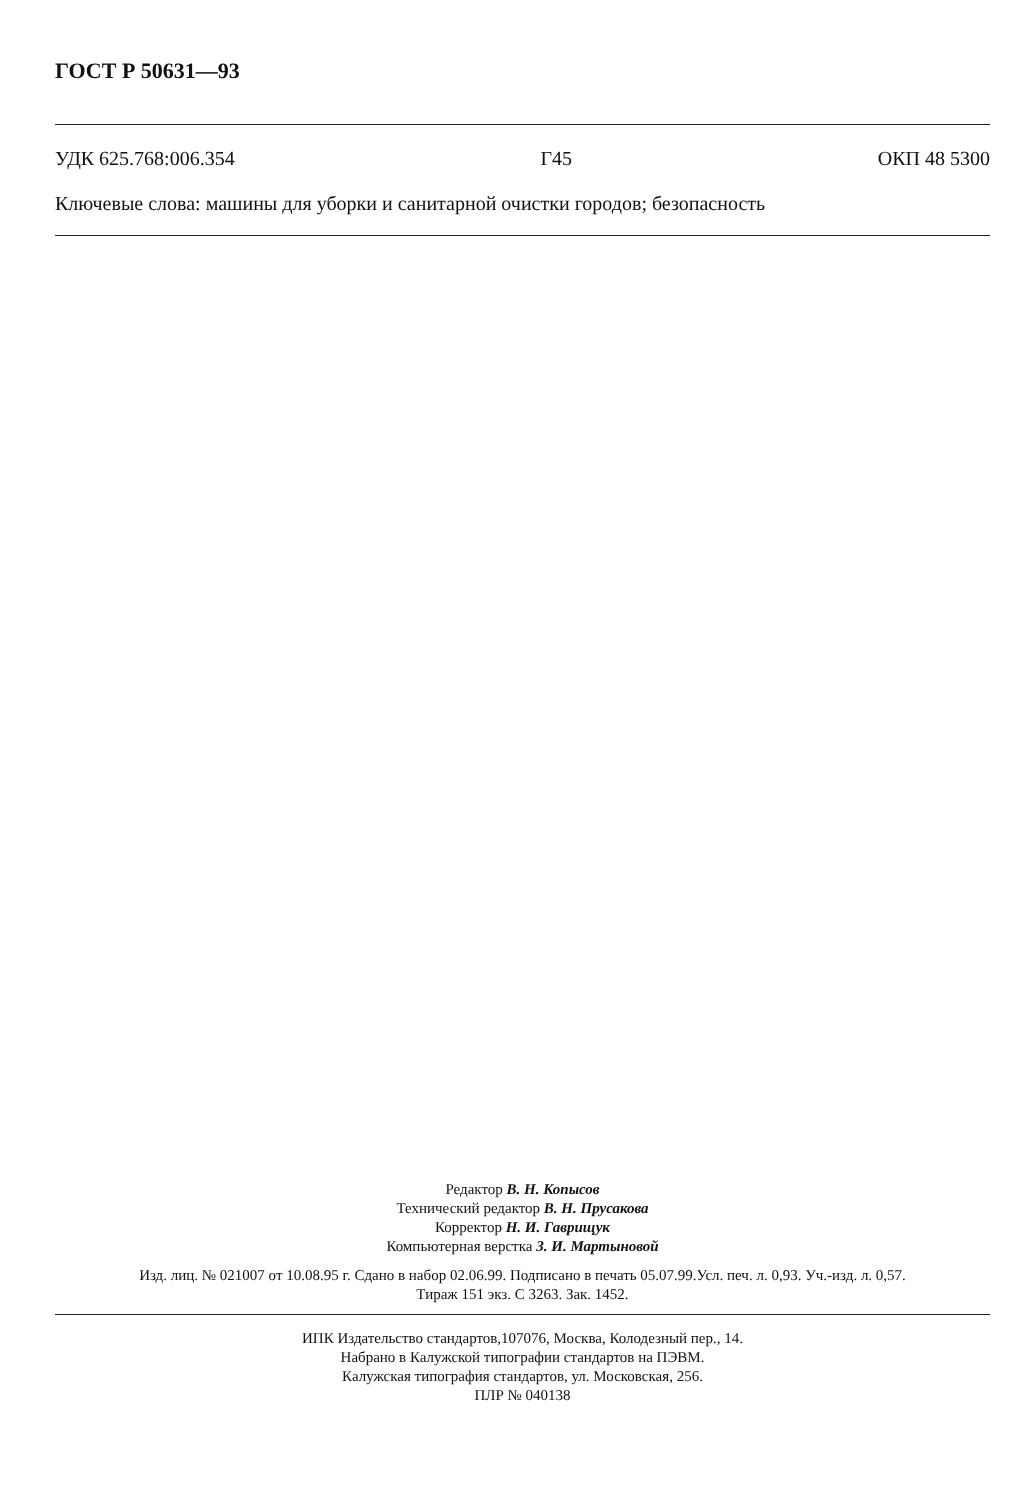ГОСТ Р 50631—93
УДК 625.768:006.354 Г45 ОКП 48 5300
Ключевые слова: машины для уборки и санитарной очистки городов; безопасность
Редактор В. Н. Копысов
Технический редактор В. Н. Прусакова
Корректор Н. И. Гаврищук
Компьютерная верстка З. И. Мартыновой
Изд. лиц. № 021007 от 10.08.95 г. Сдано в набор 02.06.99. Подписано в печать 05.07.99.Усл. печ. л. 0,93. Уч.-изд. л. 0,57.
Тираж 151 экз. С 3263. Зак. 1452.
ИПК Издательство стандартов,107076, Москва, Колодезный пер., 14.
Набрано в Калужской типографии стандартов на ПЭВМ.
Калужская типография стандартов, ул. Московская, 256.
ПЛР № 040138